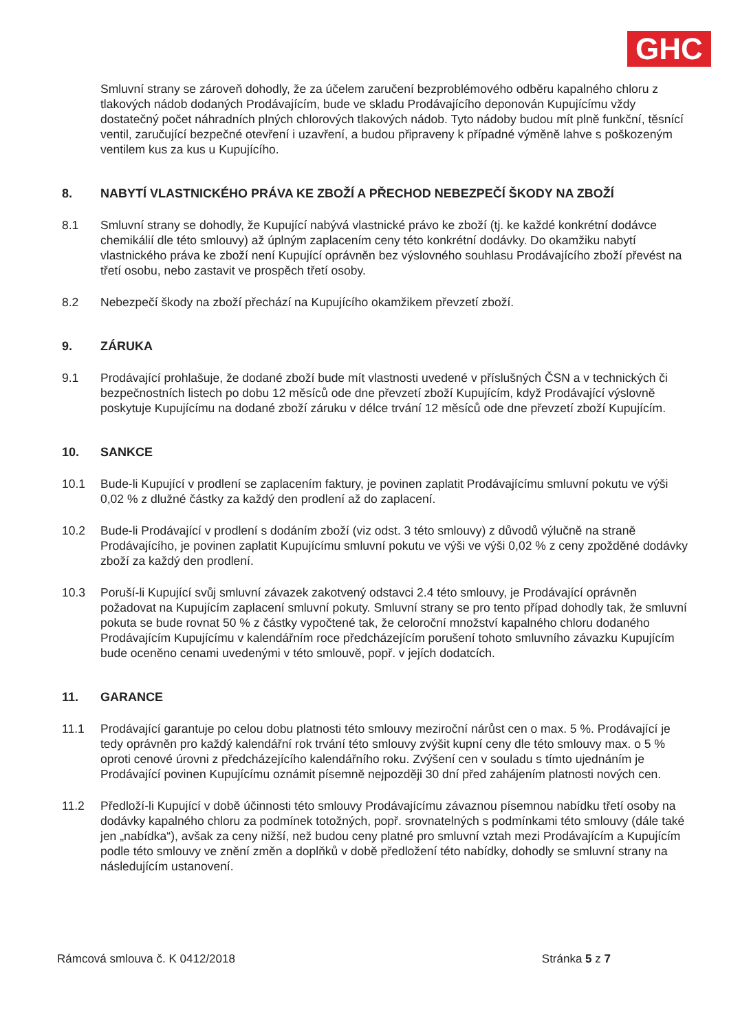GHC
Smluvní strany se zároveň dohodly, že za účelem zaručení bezproblémového odběru kapalného chloru z tlakových nádob dodaných Prodávajícím, bude ve skladu Prodávajícího deponován Kupujícímu vždy dostatečný počet náhradních plných chlorových tlakových nádob. Tyto nádoby budou mít plně funkční, těsnící ventil, zaručující bezpečné otevření i uzavření, a budou připraveny k případné výměně lahve s poškozeným ventilem kus za kus u Kupujícího.
8. NABYTÍ VLASTNICKÉHO PRÁVA KE ZBOŽÍ A PŘECHOD NEBEZPEČÍ ŠKODY NA ZBOŽÍ
8.1 Smluvní strany se dohodly, že Kupující nabývá vlastnické právo ke zboží (tj. ke každé konkrétní dodávce chemikálií dle této smlouvy) až úplným zaplacením ceny této konkrétní dodávky. Do okamžiku nabytí vlastnického práva ke zboží není Kupující oprávněn bez výslovného souhlasu Prodávajícího zboží převést na třetí osobu, nebo zastavit ve prospěch třetí osoby.
8.2 Nebezpečí škody na zboží přechází na Kupujícího okamžikem převzetí zboží.
9. ZÁRUKA
9.1 Prodávající prohlašuje, že dodané zboží bude mít vlastnosti uvedené v příslušných ČSN a v technických či bezpečnostních listech po dobu 12 měsíců ode dne převzetí zboží Kupujícím, když Prodávající výslovně poskytuje Kupujícímu na dodané zboží záruku v délce trvání 12 měsíců ode dne převzetí zboží Kupujícím.
10. SANKCE
10.1 Bude-li Kupující v prodlení se zaplacením faktury, je povinen zaplatit Prodávajícímu smluvní pokutu ve výši 0,02 % z dlužné částky za každý den prodlení až do zaplacení.
10.2 Bude-li Prodávající v prodlení s dodáním zboží (viz odst. 3 této smlouvy) z důvodů výlučně na straně Prodávajícího, je povinen zaplatit Kupujícímu smluvní pokutu ve výši ve výši 0,02 % z ceny zpožděné dodávky zboží za každý den prodlení.
10.3 Poruší-li Kupující svůj smluvní závazek zakotvený odstavci 2.4 této smlouvy, je Prodávající oprávněn požadovat na Kupujícím zaplacení smluvní pokuty. Smluvní strany se pro tento případ dohodly tak, že smluvní pokuta se bude rovnat 50 % z částky vypočtené tak, že celoroční množství kapalného chloru dodaného Prodávajícím Kupujícímu v kalendářním roce předcházejícím porušení tohoto smluvního závazku Kupujícím bude oceněno cenami uvedenými v této smlouvě, popř. v jejích dodatcích.
11. GARANCE
11.1 Prodávající garantuje po celou dobu platnosti této smlouvy meziroční nárůst cen o max. 5 %. Prodávající je tedy oprávněn pro každý kalendářní rok trvání této smlouvy zvýšit kupní ceny dle této smlouvy max. o 5 % oproti cenové úrovni z předcházejícího kalendářního roku. Zvýšení cen v souladu s tímto ujednáním je Prodávající povinen Kupujícímu oznámit písemně nejpozději 30 dní před zahájením platnosti nových cen.
11.2 Předloží-li Kupující v době účinnosti této smlouvy Prodávajícímu závaznou písemnou nabídku třetí osoby na dodávky kapalného chloru za podmínek totožných, popř. srovnatelných s podmínkami této smlouvy (dále také jen „nabídka“), avšak za ceny nižší, než budou ceny platné pro smluvní vztah mezi Prodávajícím a Kupujícím podle této smlouvy ve znění změn a doplňků v době předložení této nabídky, dohodly se smluvní strany na následujícím ustanovení.
Rámcová smlouva č. K 0412/2018 Stránka 5 z 7